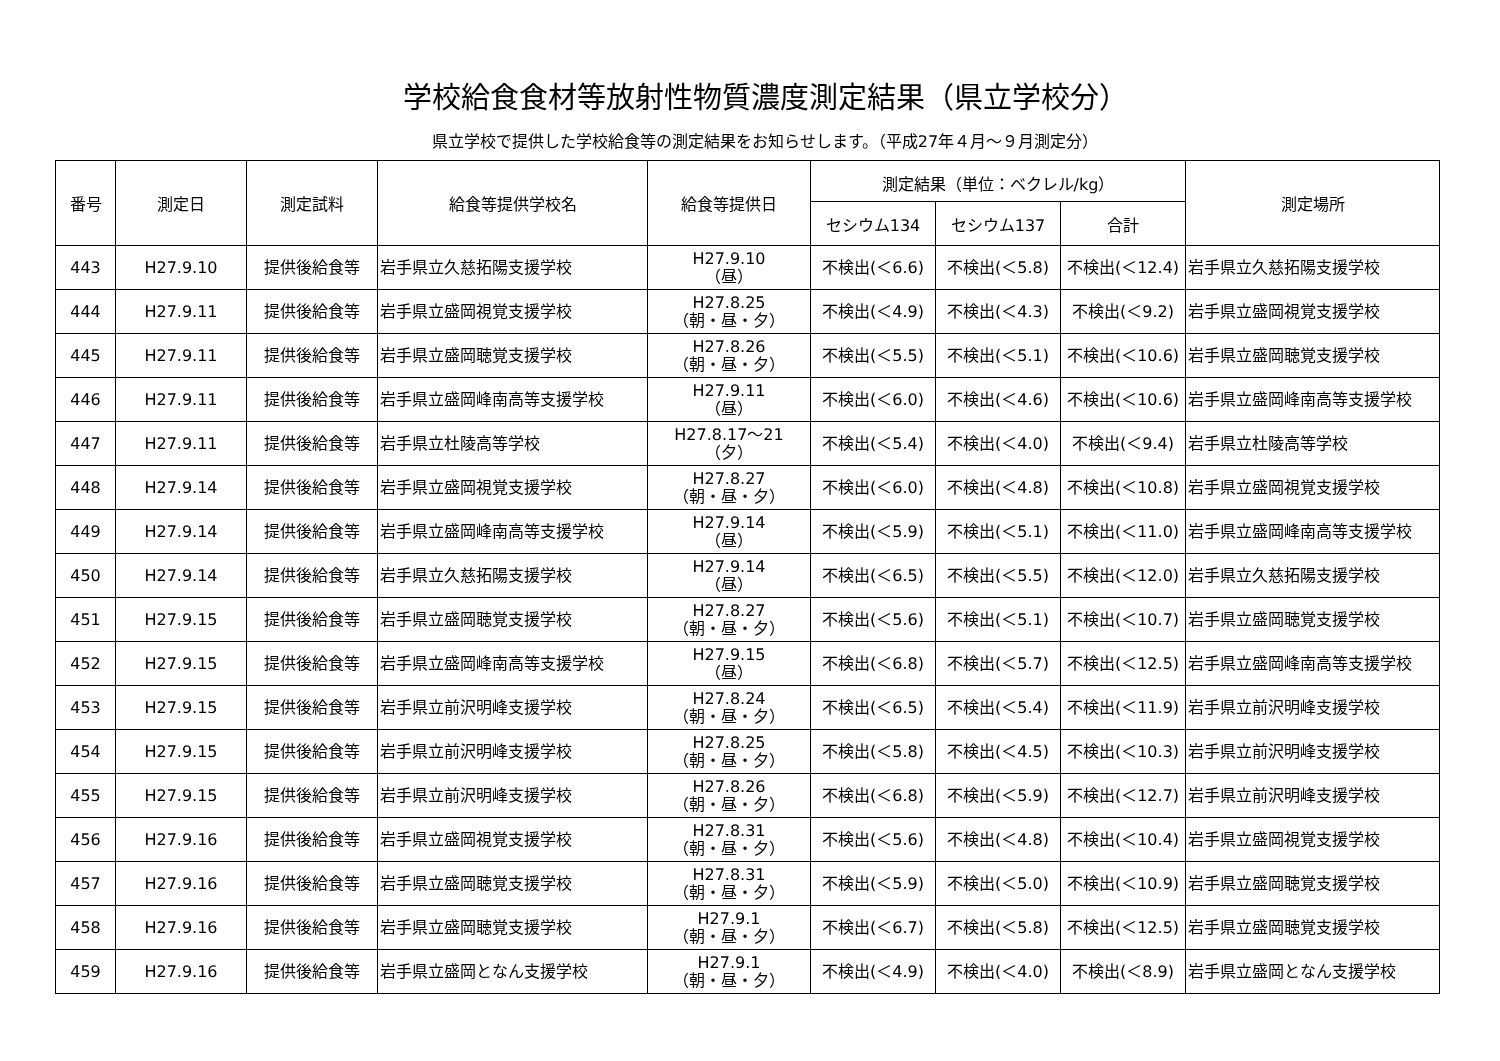学校給食食材等放射性物質濃度測定結果（県立学校分）
県立学校で提供した学校給食等の測定結果をお知らせします。（平成27年４月～９月測定分）
| 番号 | 測定日 | 測定試料 | 給食等提供学校名 | 給食等提供日 | 測定結果（単位：ベクレル/kg） | | | 測定場所 |
| --- | --- | --- | --- | --- | --- | --- | --- | --- |
| | | | | | セシウム134 | セシウム137 | 合計 | |
| 443 | H27.9.10 | 提供後給食等 | 岩手県立久慈拓陽支援学校 | H27.9.10 （昼） | 不検出(＜6.6) | 不検出(＜5.8) | 不検出(＜12.4) | 岩手県立久慈拓陽支援学校 |
| 444 | H27.9.11 | 提供後給食等 | 岩手県立盛岡視覚支援学校 | H27.8.25 （朝・昼・夕） | 不検出(＜4.9) | 不検出(＜4.3) | 不検出(＜9.2) | 岩手県立盛岡視覚支援学校 |
| 445 | H27.9.11 | 提供後給食等 | 岩手県立盛岡聴覚支援学校 | H27.8.26 （朝・昼・夕） | 不検出(＜5.5) | 不検出(＜5.1) | 不検出(＜10.6) | 岩手県立盛岡聴覚支援学校 |
| 446 | H27.9.11 | 提供後給食等 | 岩手県立盛岡峰南高等支援学校 | H27.9.11 （昼） | 不検出(＜6.0) | 不検出(＜4.6) | 不検出(＜10.6) | 岩手県立盛岡峰南高等支援学校 |
| 447 | H27.9.11 | 提供後給食等 | 岩手県立杜陵高等学校 | H27.8.17～21 （夕） | 不検出(＜5.4) | 不検出(＜4.0) | 不検出(＜9.4) | 岩手県立杜陵高等学校 |
| 448 | H27.9.14 | 提供後給食等 | 岩手県立盛岡視覚支援学校 | H27.8.27 （朝・昼・夕） | 不検出(＜6.0) | 不検出(＜4.8) | 不検出(＜10.8) | 岩手県立盛岡視覚支援学校 |
| 449 | H27.9.14 | 提供後給食等 | 岩手県立盛岡峰南高等支援学校 | H27.9.14 （昼） | 不検出(＜5.9) | 不検出(＜5.1) | 不検出(＜11.0) | 岩手県立盛岡峰南高等支援学校 |
| 450 | H27.9.14 | 提供後給食等 | 岩手県立久慈拓陽支援学校 | H27.9.14 （昼） | 不検出(＜6.5) | 不検出(＜5.5) | 不検出(＜12.0) | 岩手県立久慈拓陽支援学校 |
| 451 | H27.9.15 | 提供後給食等 | 岩手県立盛岡聴覚支援学校 | H27.8.27 （朝・昼・夕） | 不検出(＜5.6) | 不検出(＜5.1) | 不検出(＜10.7) | 岩手県立盛岡聴覚支援学校 |
| 452 | H27.9.15 | 提供後給食等 | 岩手県立盛岡峰南高等支援学校 | H27.9.15 （昼） | 不検出(＜6.8) | 不検出(＜5.7) | 不検出(＜12.5) | 岩手県立盛岡峰南高等支援学校 |
| 453 | H27.9.15 | 提供後給食等 | 岩手県立前沢明峰支援学校 | H27.8.24 （朝・昼・夕） | 不検出(＜6.5) | 不検出(＜5.4) | 不検出(＜11.9) | 岩手県立前沢明峰支援学校 |
| 454 | H27.9.15 | 提供後給食等 | 岩手県立前沢明峰支援学校 | H27.8.25 （朝・昼・夕） | 不検出(＜5.8) | 不検出(＜4.5) | 不検出(＜10.3) | 岩手県立前沢明峰支援学校 |
| 455 | H27.9.15 | 提供後給食等 | 岩手県立前沢明峰支援学校 | H27.8.26 （朝・昼・夕） | 不検出(＜6.8) | 不検出(＜5.9) | 不検出(＜12.7) | 岩手県立前沢明峰支援学校 |
| 456 | H27.9.16 | 提供後給食等 | 岩手県立盛岡視覚支援学校 | H27.8.31 （朝・昼・夕） | 不検出(＜5.6) | 不検出(＜4.8) | 不検出(＜10.4) | 岩手県立盛岡視覚支援学校 |
| 457 | H27.9.16 | 提供後給食等 | 岩手県立盛岡聴覚支援学校 | H27.8.31 （朝・昼・夕） | 不検出(＜5.9) | 不検出(＜5.0) | 不検出(＜10.9) | 岩手県立盛岡聴覚支援学校 |
| 458 | H27.9.16 | 提供後給食等 | 岩手県立盛岡聴覚支援学校 | H27.9.1 （朝・昼・夕） | 不検出(＜6.7) | 不検出(＜5.8) | 不検出(＜12.5) | 岩手県立盛岡聴覚支援学校 |
| 459 | H27.9.16 | 提供後給食等 | 岩手県立盛岡となん支援学校 | H27.9.1 （朝・昼・夕） | 不検出(＜4.9) | 不検出(＜4.0) | 不検出(＜8.9) | 岩手県立盛岡となん支援学校 |